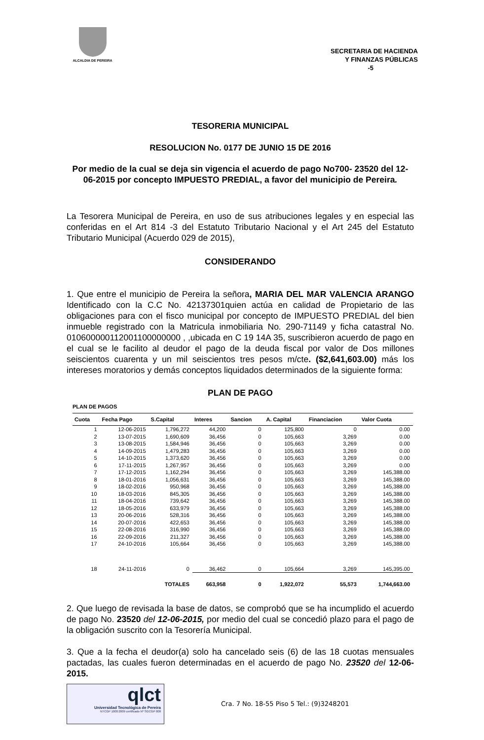ALCALDIA DE PEREIRA
SECRETARIA DE HACIENDA
Y FINANZAS PÚBLICAS
-5
TESORERIA MUNICIPAL
RESOLUCION No. 0177 DE JUNIO 15 DE 2016
Por medio de la cual se deja sin vigencia el acuerdo de pago No700- 23520 del 12-06-2015 por concepto IMPUESTO PREDIAL, a favor del municipio de Pereira.
La Tesorera Municipal de Pereira, en uso de sus atribuciones legales y en especial las conferidas en el Art 814 -3 del Estatuto Tributario Nacional y el Art 245 del Estatuto Tributario Municipal (Acuerdo 029 de 2015),
CONSIDERANDO
1. Que entre el municipio de Pereira la señora, MARIA DEL MAR VALENCIA ARANGO Identificado con la C.C No. 42137301quien actúa en calidad de Propietario de las obligaciones para con el fisco municipal por concepto de IMPUESTO PREDIAL del bien inmueble registrado con la Matricula inmobiliaria No. 290-71149 y ficha catastral No. 010600000112001100000000 , ,ubicada en C 19 14A 35, suscribieron acuerdo de pago en el cual se le facilito al deudor el pago de la deuda fiscal por valor de Dos millones seiscientos cuarenta y un mil seiscientos tres pesos m/cte. ($2,641,603.00) más los intereses moratorios y demás conceptos liquidados determinados de la siguiente forma:
PLAN DE PAGO
PLAN DE PAGOS
| Cuota | Fecha Pago | S.Capital | Interes | Sancion | A. Capital | Financiacion | Valor Cuota |
| --- | --- | --- | --- | --- | --- | --- | --- |
| 1 | 12-06-2015 | 1,796,272 | 44,200 | 0 | 125,800 | 0 | 0.00 |
| 2 | 13-07-2015 | 1,690,609 | 36,456 | 0 | 105,663 | 3,269 | 0.00 |
| 3 | 13-08-2015 | 1,584,946 | 36,456 | 0 | 105,663 | 3,269 | 0.00 |
| 4 | 14-09-2015 | 1,479,283 | 36,456 | 0 | 105,663 | 3,269 | 0.00 |
| 5 | 14-10-2015 | 1,373,620 | 36,456 | 0 | 105,663 | 3,269 | 0.00 |
| 6 | 17-11-2015 | 1,267,957 | 36,456 | 0 | 105,663 | 3,269 | 0.00 |
| 7 | 17-12-2015 | 1,162,294 | 36,456 | 0 | 105,663 | 3,269 | 145,388.00 |
| 8 | 18-01-2016 | 1,056,631 | 36,456 | 0 | 105,663 | 3,269 | 145,388.00 |
| 9 | 18-02-2016 | 950,968 | 36,456 | 0 | 105,663 | 3,269 | 145,388.00 |
| 10 | 18-03-2016 | 845,305 | 36,456 | 0 | 105,663 | 3,269 | 145,388.00 |
| 11 | 18-04-2016 | 739,642 | 36,456 | 0 | 105,663 | 3,269 | 145,388.00 |
| 12 | 18-05-2016 | 633,979 | 36,456 | 0 | 105,663 | 3,269 | 145,388.00 |
| 13 | 20-06-2016 | 528,316 | 36,456 | 0 | 105,663 | 3,269 | 145,388.00 |
| 14 | 20-07-2016 | 422,653 | 36,456 | 0 | 105,663 | 3,269 | 145,388.00 |
| 15 | 22-08-2016 | 316,990 | 36,456 | 0 | 105,663 | 3,269 | 145,388.00 |
| 16 | 22-09-2016 | 211,327 | 36,456 | 0 | 105,663 | 3,269 | 145,388.00 |
| 17 | 24-10-2016 | 105,664 | 36,456 | 0 | 105,663 | 3,269 | 145,388.00 |
| 18 | 24-11-2016 | 0 | 36,462 | 0 | 105,664 | 3,269 | 145,395.00 |
| | | TOTALES | 663,958 | 0 | 1,922,072 | 55,573 | 1,744,663.00 |
2. Que luego de revisada la base de datos, se comprobó que se ha incumplido el acuerdo de pago No. 23520 del 12-06-2015, por medio del cual se concedió plazo para el pago de la obligación suscrito con la Tesorería Municipal.
3. Que a la fecha el deudor(a) solo ha cancelado seis (6) de las 18 cuotas mensuales pactadas, las cuales fueron determinadas en el acuerdo de pago No. 23520 del 12-06-2015.
qlct
Universidad Tecnológica de Pereira
NTCGP 1000:2009 certificado Nº SGCGP 008
Cra. 7 No. 18-55 Piso 5 Tel.: (9)3248201